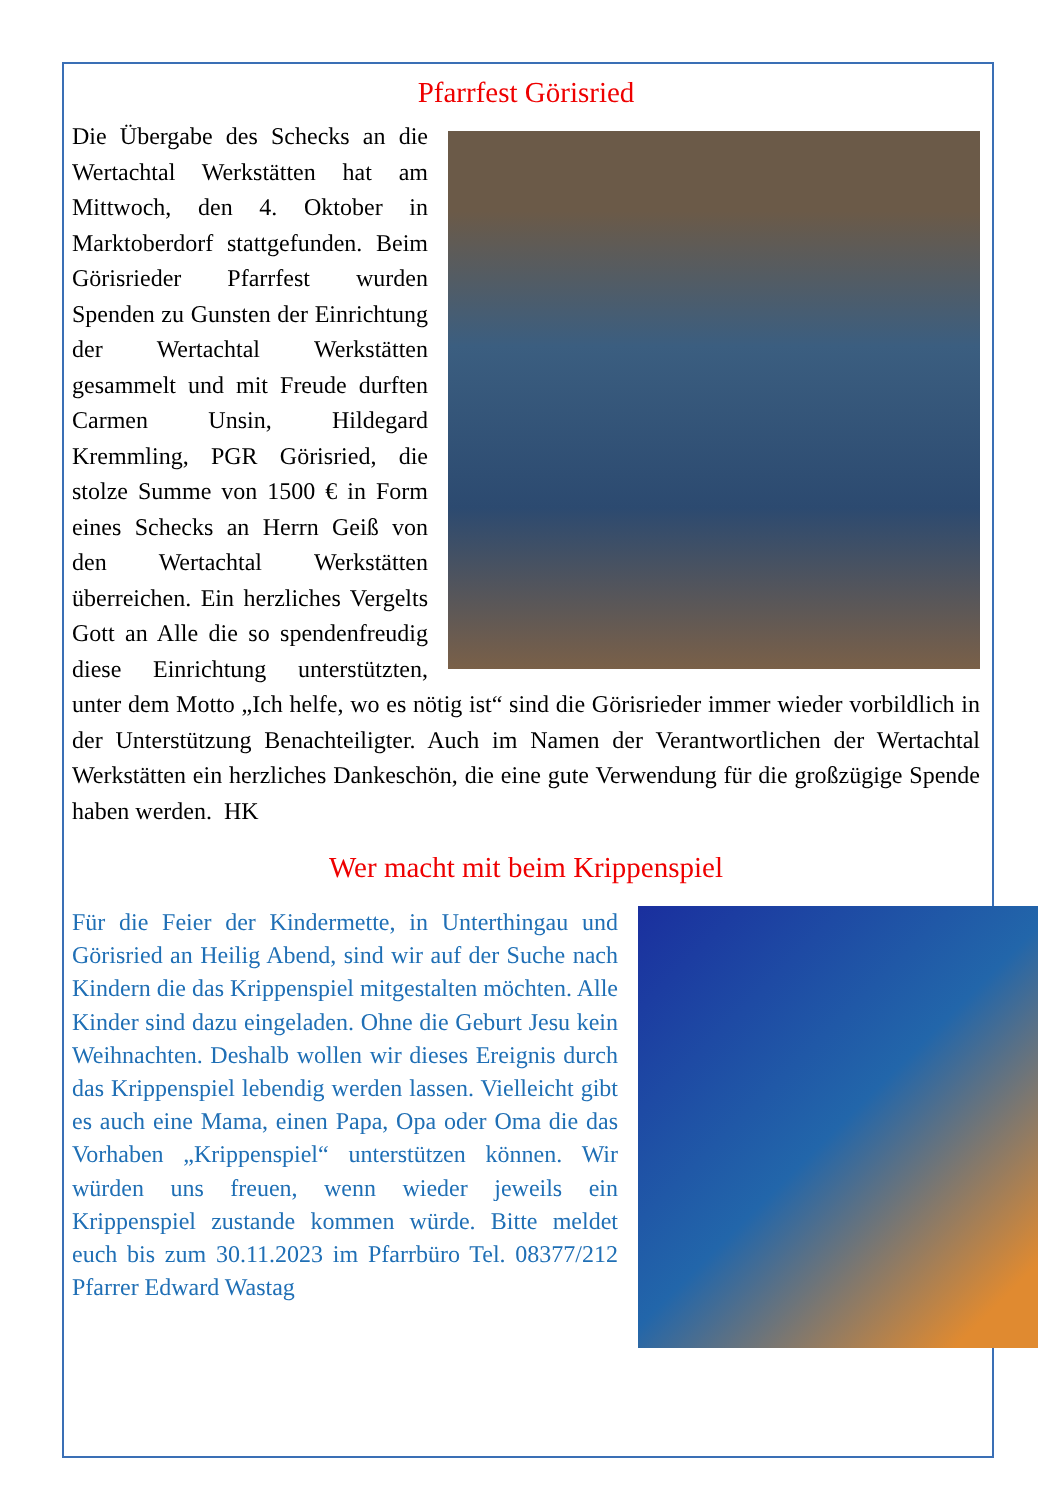Pfarrfest Görisried
Die Übergabe des Schecks an die Wertachtal Werkstätten hat am Mittwoch, den 4. Oktober in Marktoberdorf stattgefunden. Beim Görisrieder Pfarrfest wurden Spenden zu Gunsten der Einrichtung der Wertachtal Werkstätten gesammelt und mit Freude durften Carmen Unsin, Hildegard Kremmling, PGR Görisried, die stolze Summe von 1500 € in Form eines Schecks an Herrn Geiß von den Wertachtal Werkstätten überreichen. Ein herzliches Vergelts Gott an Alle die so spendenfreudig diese Einrichtung unterstützten, unter dem Motto „Ich helfe, wo es nötig ist“ sind die Görisrieder immer wieder vorbildlich in der Unterstützung Benachteiligter. Auch im Namen der Verantwortlichen der Wertachtal Werkstätten ein herzliches Dankeschön, die eine gute Verwendung für die großzügige Spende haben werden. HK
Wer macht mit beim Krippenspiel
Für die Feier der Kindermette, in Unterthingau und Görisried an Heilig Abend, sind wir auf der Suche nach Kindern die das Krippenspiel mitgestalten möchten. Alle Kinder sind dazu eingeladen. Ohne die Geburt Jesu kein Weihnachten. Deshalb wollen wir dieses Ereignis durch das Krippenspiel lebendig werden lassen. Vielleicht gibt es auch eine Mama, einen Papa, Opa oder Oma die das Vorhaben „Krippenspiel“ unterstützen können. Wir würden uns freuen, wenn wieder jeweils ein Krippenspiel zustande kommen würde. Bitte meldet euch bis zum 30.11.2023 im Pfarrbüro Tel. 08377/212 Pfarrer Edward Wastag